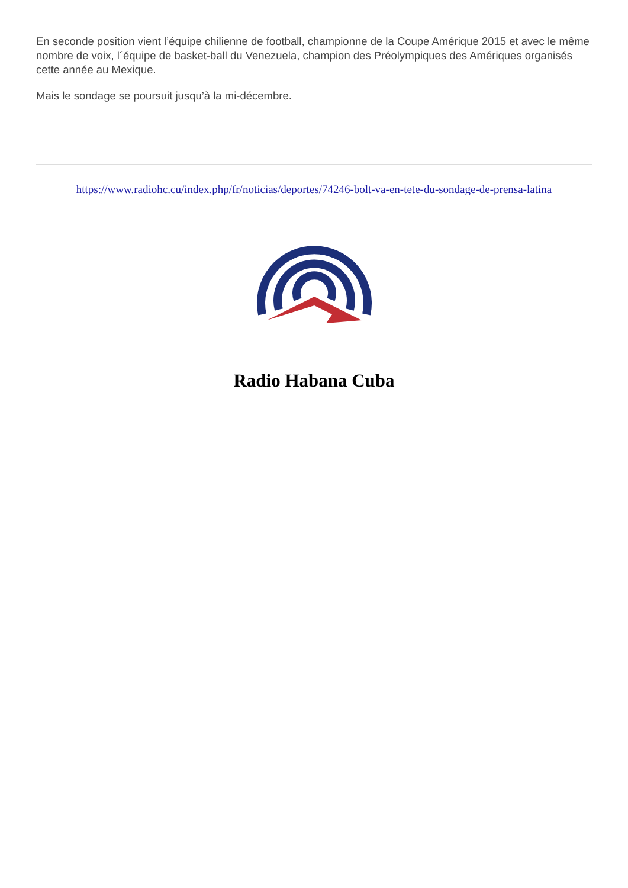En seconde position vient l’équipe chilienne de football, championne de la Coupe Amérique 2015 et avec le même nombre de voix, l´équipe de basket-ball du Venezuela, champion des Préolympiques des Amériques organisés cette année au Mexique.
Mais le sondage se poursuit jusqu’à la mi-décembre.
https://www.radiohc.cu/index.php/fr/noticias/deportes/74246-bolt-va-en-tete-du-sondage-de-prensa-latina
Radio Habana Cuba